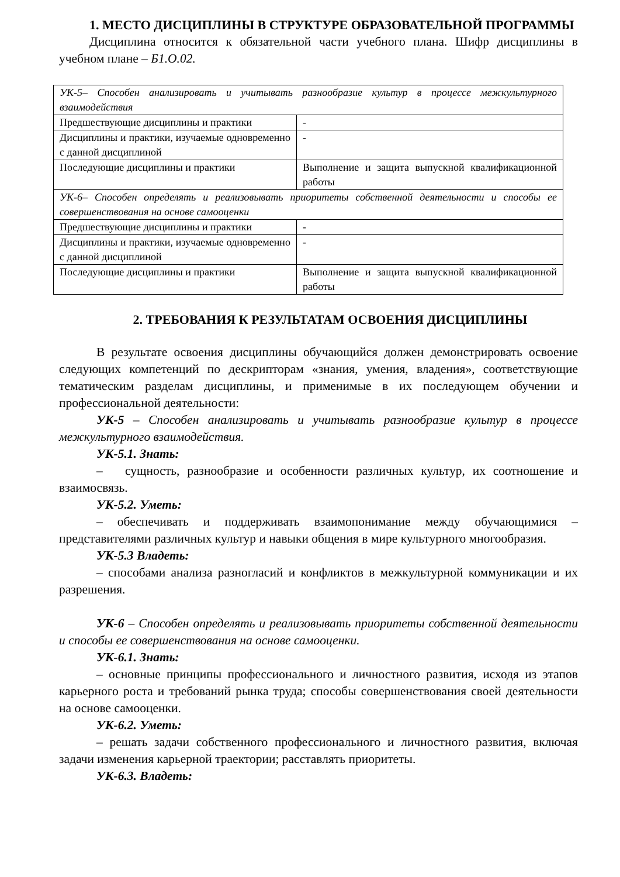1. МЕСТО ДИСЦИПЛИНЫ В СТРУКТУРЕ ОБРАЗОВАТЕЛЬНОЙ ПРОГРАММЫ
Дисциплина относится к обязательной части учебного плана. Шифр дисциплины в учебном плане – Б1.О.02.
| УК-5– Способен анализировать и учитывать разнообразие культур в процессе межкультурного взаимодействия | |
| Предшествующие дисциплины и практики | - |
| Дисциплины и практики, изучаемые одновременно с данной дисциплиной | - |
| Последующие дисциплины и практики | Выполнение и защита выпускной квалификационной работы |
| УК-6– Способен определять и реализовывать приоритеты собственной деятельности и способы ее совершенствования на основе самооценки | |
| Предшествующие дисциплины и практики | - |
| Дисциплины и практики, изучаемые одновременно с данной дисциплиной | - |
| Последующие дисциплины и практики | Выполнение и защита выпускной квалификационной работы |
2. ТРЕБОВАНИЯ К РЕЗУЛЬТАТАМ ОСВОЕНИЯ ДИСЦИПЛИНЫ
В результате освоения дисциплины обучающийся должен демонстрировать освоение следующих компетенций по дескрипторам «знания, умения, владения», соответствующие тематическим разделам дисциплины, и применимые в их последующем обучении и профессиональной деятельности:
УК-5 – Способен анализировать и учитывать разнообразие культур в процессе межкультурного взаимодействия.
УК-5.1. Знать:
– сущность, разнообразие и особенности различных культур, их соотношение и взаимосвязь.
УК-5.2. Уметь:
– обеспечивать и поддерживать взаимопонимание между обучающимися – представителями различных культур и навыки общения в мире культурного многообразия.
УК-5.3 Владеть:
– способами анализа разногласий и конфликтов в межкультурной коммуникации и их разрешения.
УК-6 – Способен определять и реализовывать приоритеты собственной деятельности и способы ее совершенствования на основе самооценки.
УК-6.1. Знать:
– основные принципы профессионального и личностного развития, исходя из этапов карьерного роста и требований рынка труда; способы совершенствования своей деятельности на основе самооценки.
УК-6.2. Уметь:
– решать задачи собственного профессионального и личностного развития, включая задачи изменения карьерной траектории; расставлять приоритеты.
УК-6.3. Владеть: